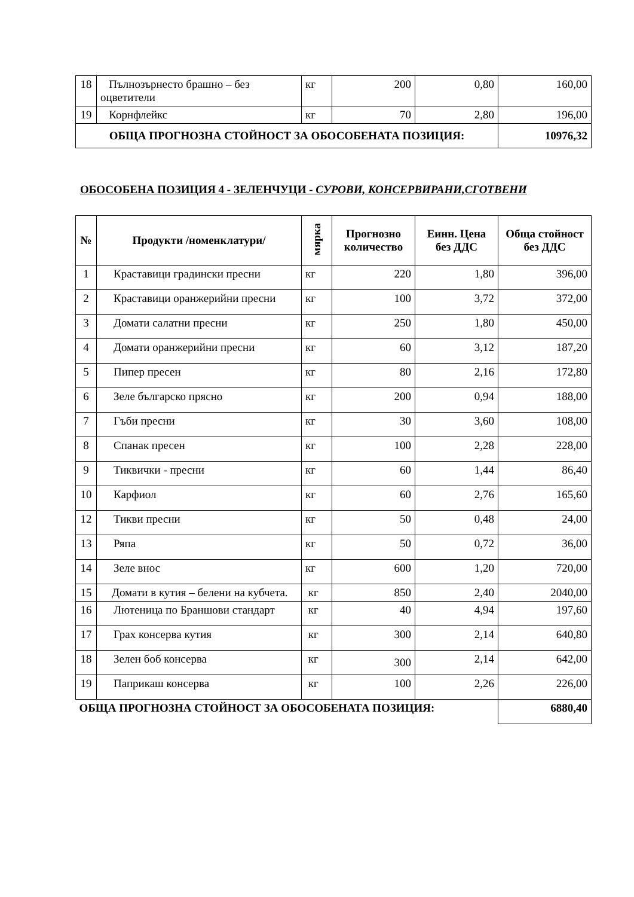| 18 | Пълнозърнесто брашно – без оцветители | кг | 200 | 0,80 | 160,00 |
| 19 | Корнфлейкс | кг | 70 | 2,80 | 196,00 |
| ОБЩА ПРОГНОЗНА СТОЙНОСТ ЗА ОБОСОБЕНАТА ПОЗИЦИЯ: | | | | | 10976,32 |
ОБОСОБЕНА ПОЗИЦИЯ 4 - ЗЕЛЕНЧУЦИ - СУРОВИ, КОНСЕРВИРАНИ,СГОТВЕНИ
| № | Продукти /номенклатури/ | мярка | Прогнозно количество | Еинн. Цена без ДДС | Обща стойност без ДДС |
| --- | --- | --- | --- | --- | --- |
| 1 | Краставици градински пресни | кг | 220 | 1,80 | 396,00 |
| 2 | Краставици оранжерийни пресни | кг | 100 | 3,72 | 372,00 |
| 3 | Домати салатни пресни | кг | 250 | 1,80 | 450,00 |
| 4 | Домати оранжерийни пресни | кг | 60 | 3,12 | 187,20 |
| 5 | Пипер пресен | кг | 80 | 2,16 | 172,80 |
| 6 | Зеле българско прясно | кг | 200 | 0,94 | 188,00 |
| 7 | Гъби пресни | кг | 30 | 3,60 | 108,00 |
| 8 | Спанак пресен | кг | 100 | 2,28 | 228,00 |
| 9 | Тиквички - пресни | кг | 60 | 1,44 | 86,40 |
| 10 | Карфиол | кг | 60 | 2,76 | 165,60 |
| 12 | Тикви пресни | кг | 50 | 0,48 | 24,00 |
| 13 | Ряпа | кг | 50 | 0,72 | 36,00 |
| 14 | Зеле внос | кг | 600 | 1,20 | 720,00 |
| 15 | Домати в кутия – белени на кубчета. | кг | 850 | 2,40 | 2040,00 |
| 16 | Лютеница по Браншови стандарт | кг | 40 | 4,94 | 197,60 |
| 17 | Грах консерва кутия | кг | 300 | 2,14 | 640,80 |
| 18 | Зелен боб консерва | кг | 300 | 2,14 | 642,00 |
| 19 | Паприкаш консерва | кг | 100 | 2,26 | 226,00 |
| ОБЩА ПРОГНОЗНА СТОЙНОСТ ЗА ОБОСОБЕНАТА ПОЗИЦИЯ: | | | | | 6880,40 |